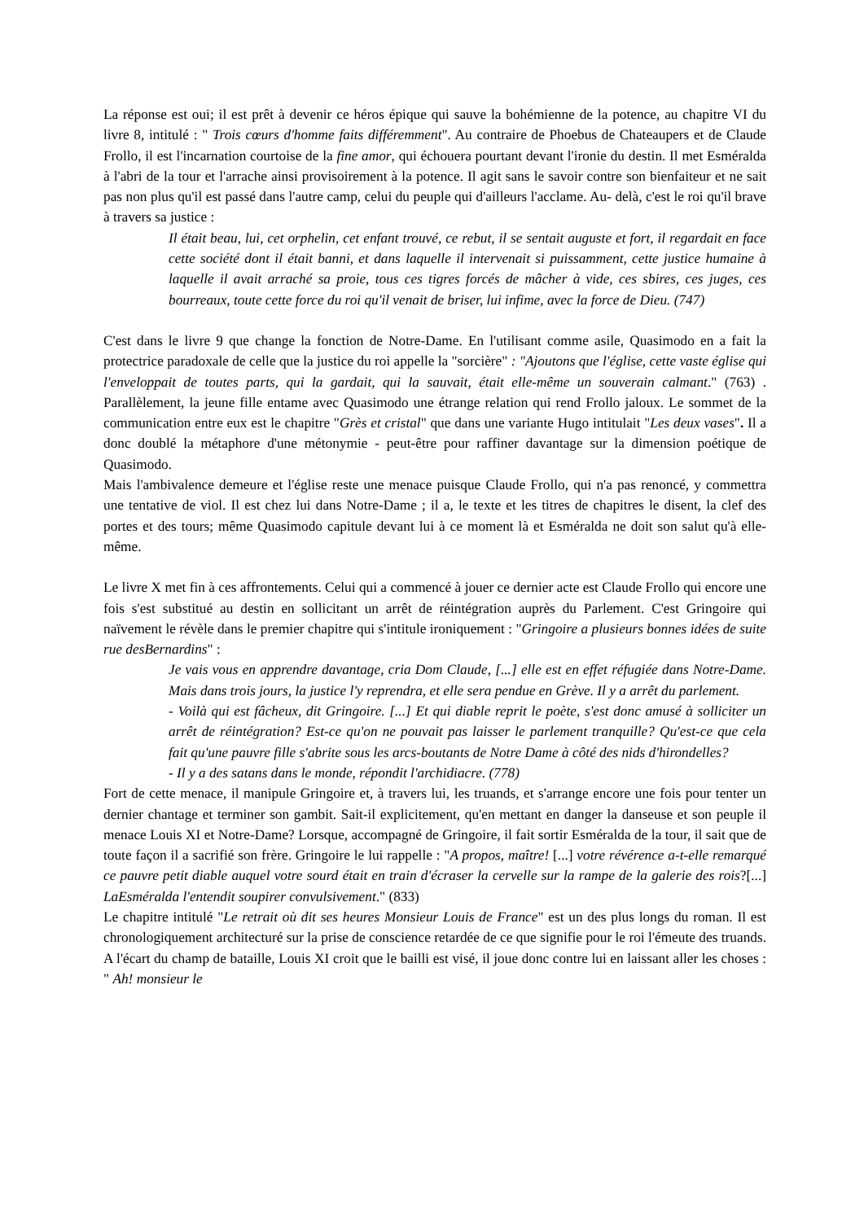La réponse est oui; il est prêt à devenir ce héros épique qui sauve la bohémienne de la potence, au chapitre VI du livre 8, intitulé : " Trois cœurs d'homme faits différemment". Au contraire de Phoebus de Chateaupers et de Claude Frollo, il est l'incarnation courtoise de la fine amor, qui échouera pourtant devant l'ironie du destin. Il met Esméralda à l'abri de la tour et l'arrache ainsi provisoirement à la potence. Il agit sans le savoir contre son bienfaiteur et ne sait pas non plus qu'il est passé dans l'autre camp, celui du peuple qui d'ailleurs l'acclame. Au- delà, c'est le roi qu'il brave à travers sa justice :
Il était beau, lui, cet orphelin, cet enfant trouvé, ce rebut, il se sentait auguste et fort, il regardait en face cette société dont il était banni, et dans laquelle il intervenait si puissamment, cette justice humaine à laquelle il avait arraché sa proie, tous ces tigres forcés de mâcher à vide, ces sbires, ces juges, ces bourreaux, toute cette force du roi qu'il venait de briser, lui infime, avec la force de Dieu. (747)
C'est dans le livre 9 que change la fonction de Notre-Dame. En l'utilisant comme asile, Quasimodo en a fait la protectrice paradoxale de celle que la justice du roi appelle la "sorcière" : "Ajoutons que l'église, cette vaste église qui l'enveloppait de toutes parts, qui la gardait, qui la sauvait, était elle-même un souverain calmant." (763) . Parallèlement, la jeune fille entame avec Quasimodo une étrange relation qui rend Frollo jaloux. Le sommet de la communication entre eux est le chapitre "Grès et cristal" que dans une variante Hugo intitulait "Les deux vases". Il a donc doublé la métaphore d'une métonymie - peut-être pour raffiner davantage sur la dimension poétique de Quasimodo.
Mais l'ambivalence demeure et l'église reste une menace puisque Claude Frollo, qui n'a pas renoncé, y commettra une tentative de viol. Il est chez lui dans Notre-Dame ; il a, le texte et les titres de chapitres le disent, la clef des portes et des tours; même Quasimodo capitule devant lui à ce moment là et Esméralda ne doit son salut qu'à elle-même.
Le livre X met fin à ces affrontements. Celui qui a commencé à jouer ce dernier acte est Claude Frollo qui encore une fois s'est substitué au destin en sollicitant un arrêt de réintégration auprès du Parlement. C'est Gringoire qui naïvement le révèle dans le premier chapitre qui s'intitule ironiquement : "Gringoire a plusieurs bonnes idées de suite rue desBernardins" :
Je vais vous en apprendre davantage, cria Dom Claude, [...] elle est en effet réfugiée dans Notre-Dame. Mais dans trois jours, la justice l'y reprendra, et elle sera pendue en Grève. Il y a arrêt du parlement.
- Voilà qui est fâcheux, dit Gringoire. [...] Et qui diable reprit le poète, s'est donc amusé à solliciter un arrêt de réintégration? Est-ce qu'on ne pouvait pas laisser le parlement tranquille? Qu'est-ce que cela fait qu'une pauvre fille s'abrite sous les arcs-boutants de Notre Dame à côté des nids d'hirondelles?
- Il y a des satans dans le monde, répondit l'archidiacre. (778)
Fort de cette menace, il manipule Gringoire et, à travers lui, les truands, et s'arrange encore une fois pour tenter un dernier chantage et terminer son gambit. Sait-il explicitement, qu'en mettant en danger la danseuse et son peuple il menace Louis XI et Notre-Dame? Lorsque, accompagné de Gringoire, il fait sortir Esméralda de la tour, il sait que de toute façon il a sacrifié son frère. Gringoire le lui rappelle : "A propos, maître! [...] votre révérence a-t-elle remarqué ce pauvre petit diable auquel votre sourd était en train d'écraser la cervelle sur la rampe de la galerie des rois?[...] LaEsméralda l'entendit soupirer convulsivement." (833)
Le chapitre intitulé "Le retrait où dit ses heures Monsieur Louis de France" est un des plus longs du roman. Il est chronologiquement architecturé sur la prise de conscience retardée de ce que signifie pour le roi l'émeute des truands. A l'écart du champ de bataille, Louis XI croit que le bailli est visé, il joue donc contre lui en laissant aller les choses : " Ah! monsieur le